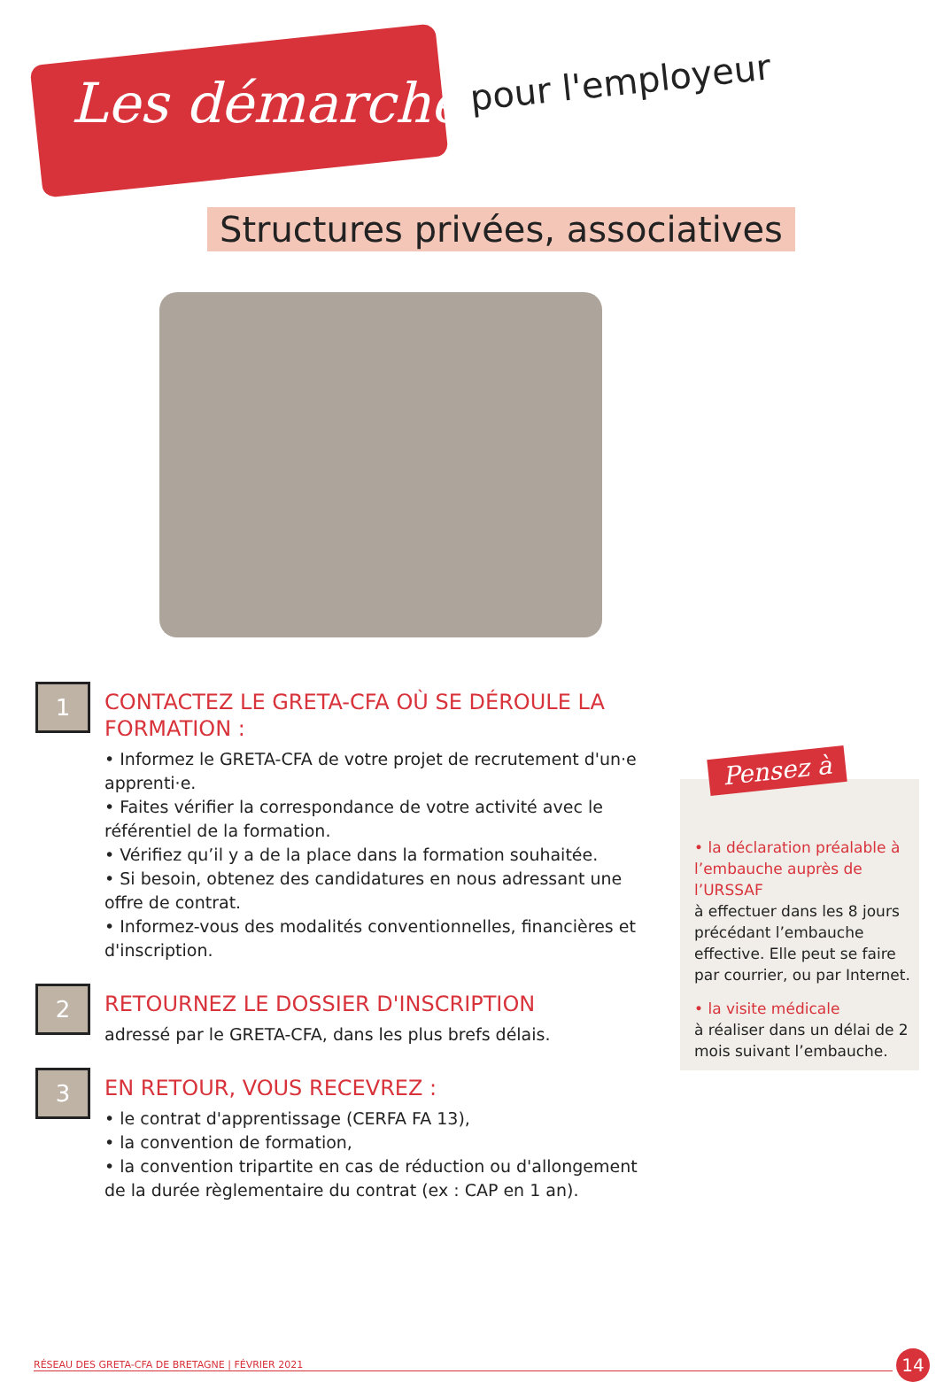Les démarches pour l'employeur
Structures privées, associatives
1
CONTACTEZ LE GRETA-CFA OÙ SE DÉROULE LA FORMATION :
• Informez le GRETA-CFA de votre projet de recrutement d'un·e apprenti·e.
• Faites vérifier la correspondance de votre activité avec le référentiel de la formation.
• Vérifiez qu’il y a de la place dans la formation souhaitée.
• Si besoin, obtenez des candidatures en nous adressant une offre de contrat.
• Informez-vous des modalités conventionnelles, financières et d'inscription.
2
RETOURNEZ LE DOSSIER D'INSCRIPTION
adressé par le GRETA-CFA, dans les plus brefs délais.
3
EN RETOUR, VOUS RECEVREZ :
• le contrat d'apprentissage (CERFA FA 13),
• la convention de formation,
• la convention tripartite en cas de réduction ou d'allongement de la durée règlementaire du contrat (ex : CAP en 1 an).
• la déclaration préalable à l’embauche auprès de l’URSSAF
à effectuer dans les 8 jours précédant l’embauche effective. Elle peut se faire par courrier, ou par Internet.
• la visite médicale
à réaliser dans un délai de 2 mois suivant l’embauche.
Pensez à
RÉSEAU DES GRETA-CFA DE BRETAGNE | FÉVRIER 2021 14